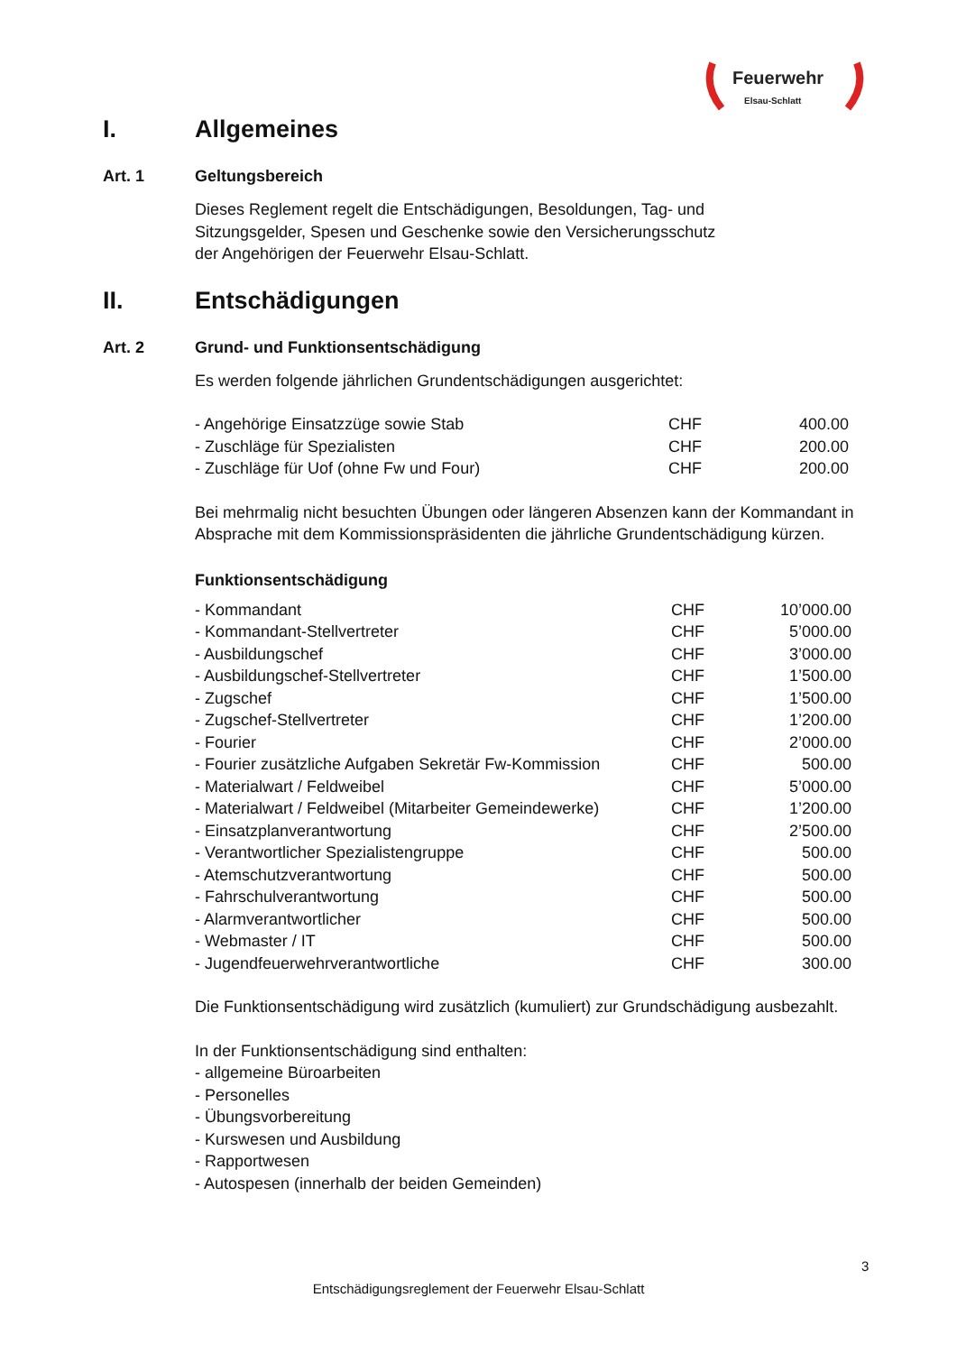Feuerwehr
Elsau-Schlatt
I. Allgemeines
Art. 1 Geltungsbereich
Dieses Reglement regelt die Entschädigungen, Besoldungen, Tag- und
Sitzungsgelder, Spesen und Geschenke sowie den Versicherungsschutz
der Angehörigen der Feuerwehr Elsau-Schlatt.
II. Entschädigungen
Art. 2 Grund- und Funktionsentschädigung
Es werden folgende jährlichen Grundentschädigungen ausgerichtet:
| - Angehörige Einsatzzüge sowie Stab | CHF | 400.00 |
| - Zuschläge für Spezialisten | CHF | 200.00 |
| - Zuschläge für Uof (ohne Fw und Four) | CHF | 200.00 |
Bei mehrmalig nicht besuchten Übungen oder längeren Absenzen kann der Kommandant in Absprache mit dem Kommissionspräsidenten die jährliche Grundentschädigung kürzen.
Funktionsentschädigung
| - Kommandant | CHF | 10’000.00 |
| - Kommandant-Stellvertreter | CHF | 5’000.00 |
| - Ausbildungschef | CHF | 3’000.00 |
| - Ausbildungschef-Stellvertreter | CHF | 1’500.00 |
| - Zugschef | CHF | 1’500.00 |
| - Zugschef-Stellvertreter | CHF | 1’200.00 |
| - Fourier | CHF | 2’000.00 |
| - Fourier zusätzliche Aufgaben Sekretär Fw-Kommission | CHF | 500.00 |
| - Materialwart / Feldweibel | CHF | 5’000.00 |
| - Materialwart / Feldweibel (Mitarbeiter Gemeindewerke) | CHF | 1’200.00 |
| - Einsatzplanverantwortung | CHF | 2’500.00 |
| - Verantwortlicher Spezialistengruppe | CHF | 500.00 |
| - Atemschutzverantwortung | CHF | 500.00 |
| - Fahrschulverantwortung | CHF | 500.00 |
| - Alarmverantwortlicher | CHF | 500.00 |
| - Webmaster / IT | CHF | 500.00 |
| - Jugendfeuerwehrverantwortliche | CHF | 300.00 |
Die Funktionsentschädigung wird zusätzlich (kumuliert) zur Grundschädigung ausbezahlt.
In der Funktionsentschädigung sind enthalten:
- allgemeine Büroarbeiten
- Personelles
- Übungsvorbereitung
- Kurswesen und Ausbildung
- Rapportwesen
- Autospesen (innerhalb der beiden Gemeinden)
3
Entschädigungsreglement der Feuerwehr Elsau-Schlatt